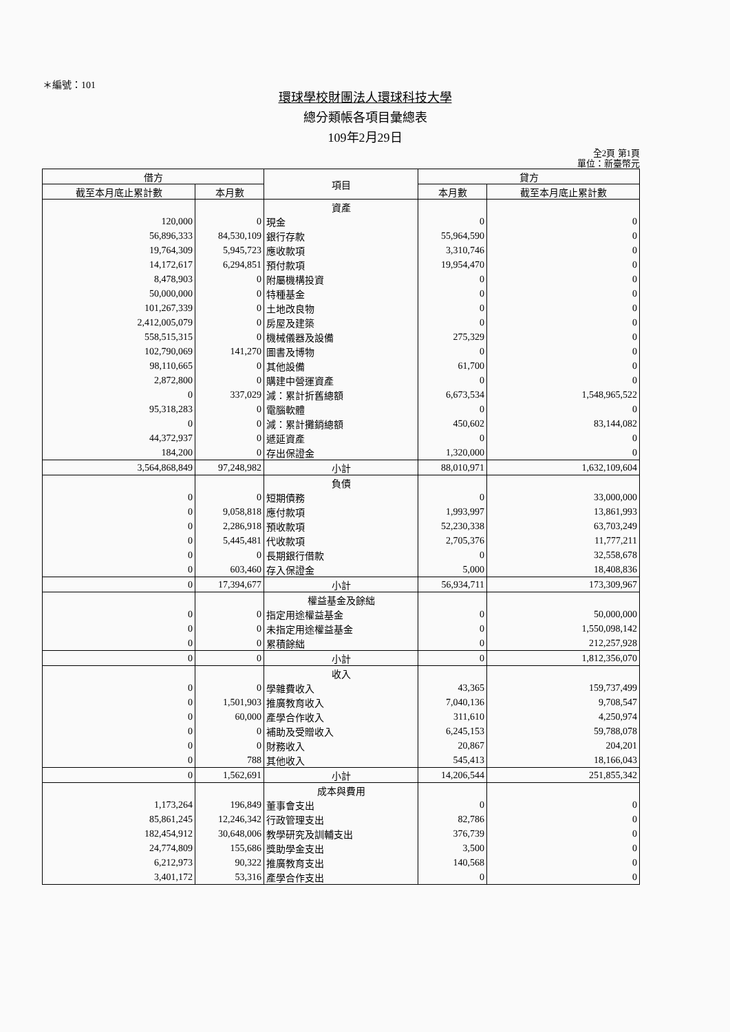＊編號：101
環球學校財團法人環球科技大學
總分類帳各項目彙總表
109年2月29日
全2頁 第1頁
單位：新臺幣元
| 借方 | | 項目 | 貸方 | |
| --- | --- | --- | --- | --- |
| 截至本月底止累計數 | 本月數 | | 本月數 | 截至本月底止累計數 |
| | | 資產 | | |
| 120,000 | 0 | 現金 | 0 | 0 |
| 56,896,333 | 84,530,109 | 銀行存款 | 55,964,590 | 0 |
| 19,764,309 | 5,945,723 | 應收款項 | 3,310,746 | 0 |
| 14,172,617 | 6,294,851 | 預付款項 | 19,954,470 | 0 |
| 8,478,903 | 0 | 附屬機構投資 | 0 | 0 |
| 50,000,000 | 0 | 特種基金 | 0 | 0 |
| 101,267,339 | 0 | 土地改良物 | 0 | 0 |
| 2,412,005,079 | 0 | 房屋及建築 | 0 | 0 |
| 558,515,315 | 0 | 機械儀器及設備 | 275,329 | 0 |
| 102,790,069 | 141,270 | 圖書及博物 | 0 | 0 |
| 98,110,665 | 0 | 其他設備 | 61,700 | 0 |
| 2,872,800 | 0 | 購建中營運資產 | 0 | 0 |
| 0 | 337,029 | 減：累計折舊總額 | 6,673,534 | 1,548,965,522 |
| 95,318,283 | 0 | 電腦軟體 | 0 | 0 |
| 0 | 0 | 減：累計攤銷總額 | 450,602 | 83,144,082 |
| 44,372,937 | 0 | 遞延資產 | 0 | 0 |
| 184,200 | 0 | 存出保證金 | 1,320,000 | 0 |
| 3,564,868,849 | 97,248,982 | 小計 | 88,010,971 | 1,632,109,604 |
| | | 負債 | | |
| 0 | 0 | 短期債務 | 0 | 33,000,000 |
| 0 | 9,058,818 | 應付款項 | 1,993,997 | 13,861,993 |
| 0 | 2,286,918 | 預收款項 | 52,230,338 | 63,703,249 |
| 0 | 5,445,481 | 代收款項 | 2,705,376 | 11,777,211 |
| 0 | 0 | 長期銀行借款 | 0 | 32,558,678 |
| 0 | 603,460 | 存入保證金 | 5,000 | 18,408,836 |
| 0 | 17,394,677 | 小計 | 56,934,711 | 173,309,967 |
| | | 權益基金及餘絀 | | |
| 0 | 0 | 指定用途權益基金 | 0 | 50,000,000 |
| 0 | 0 | 未指定用途權益基金 | 0 | 1,550,098,142 |
| 0 | 0 | 累積餘絀 | 0 | 212,257,928 |
| 0 | 0 | 小計 | 0 | 1,812,356,070 |
| | | 收入 | | |
| 0 | 0 | 學雜費收入 | 43,365 | 159,737,499 |
| 0 | 1,501,903 | 推廣教育收入 | 7,040,136 | 9,708,547 |
| 0 | 60,000 | 產學合作收入 | 311,610 | 4,250,974 |
| 0 | 0 | 補助及受贈收入 | 6,245,153 | 59,788,078 |
| 0 | 0 | 財務收入 | 20,867 | 204,201 |
| 0 | 788 | 其他收入 | 545,413 | 18,166,043 |
| 0 | 1,562,691 | 小計 | 14,206,544 | 251,855,342 |
| | | 成本與費用 | | |
| 1,173,264 | 196,849 | 董事會支出 | 0 | 0 |
| 85,861,245 | 12,246,342 | 行政管理支出 | 82,786 | 0 |
| 182,454,912 | 30,648,006 | 教學研究及訓輔支出 | 376,739 | 0 |
| 24,774,809 | 155,686 | 獎助學金支出 | 3,500 | 0 |
| 6,212,973 | 90,322 | 推廣教育支出 | 140,568 | 0 |
| 3,401,172 | 53,316 | 產學合作支出 | 0 | 0 |